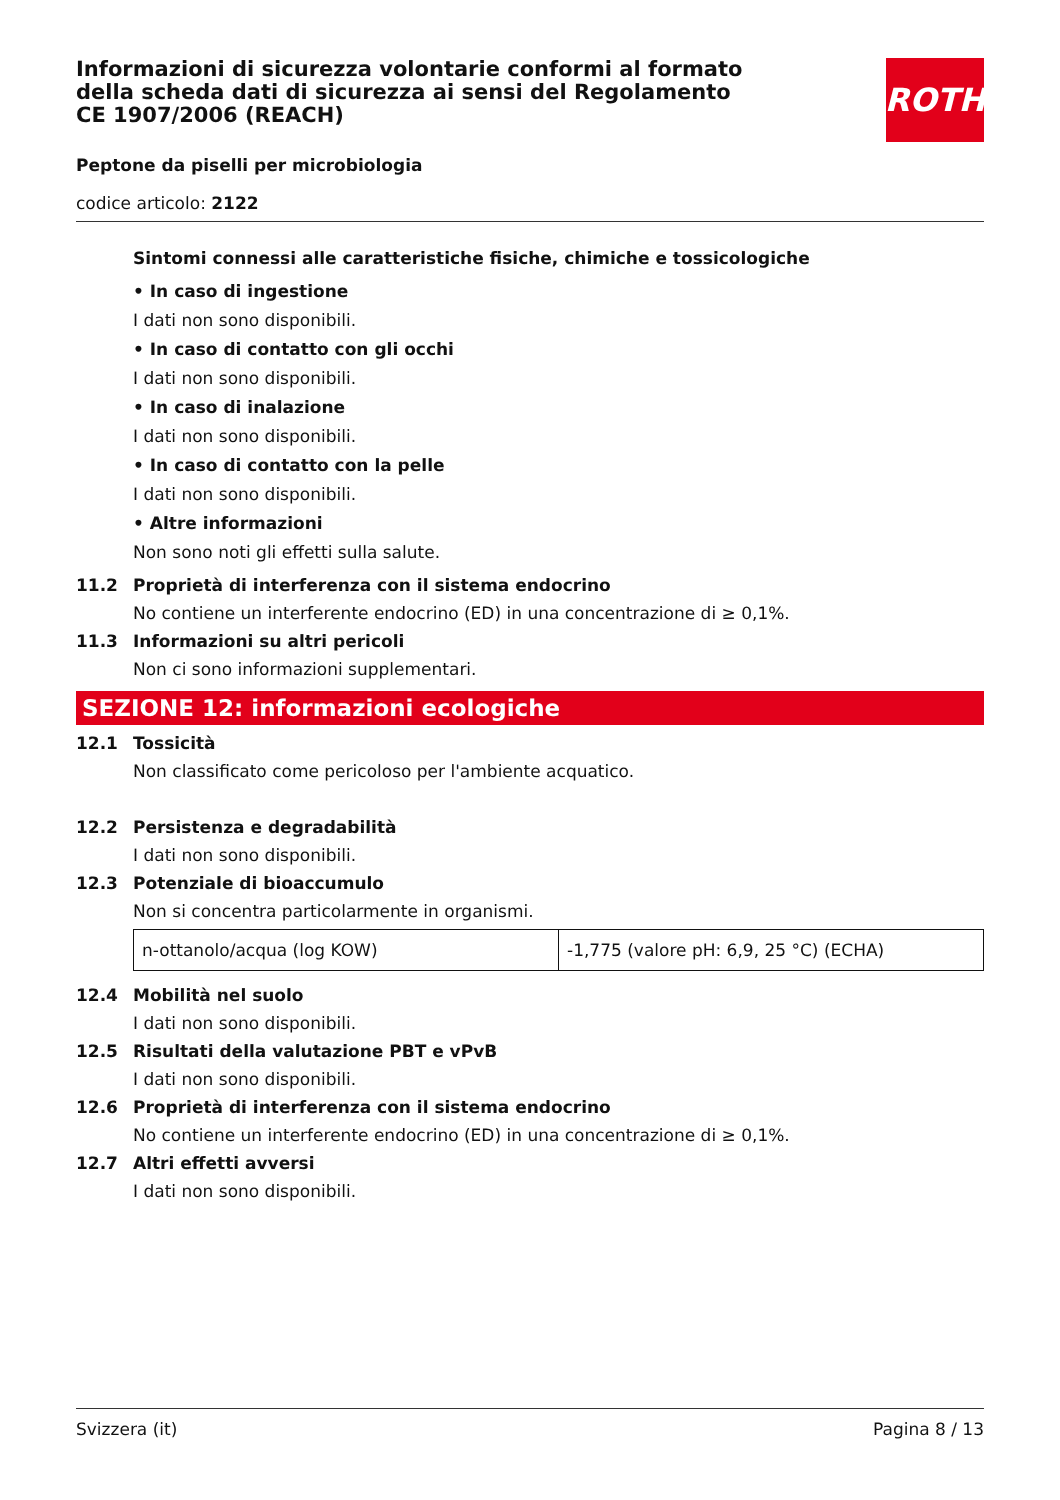ROTH
Informazioni di sicurezza volontarie conformi al formato della scheda dati di sicurezza ai sensi del Regolamento CE 1907/2006 (REACH)
Peptone da piselli per microbiologia
codice articolo: 2122
Sintomi connessi alle caratteristiche fisiche, chimiche e tossicologiche
• In caso di ingestione
I dati non sono disponibili.
• In caso di contatto con gli occhi
I dati non sono disponibili.
• In caso di inalazione
I dati non sono disponibili.
• In caso di contatto con la pelle
I dati non sono disponibili.
• Altre informazioni
Non sono noti gli effetti sulla salute.
11.2 Proprietà di interferenza con il sistema endocrino
No contiene un interferente endocrino (ED) in una concentrazione di ≥ 0,1%.
11.3 Informazioni su altri pericoli
Non ci sono informazioni supplementari.
SEZIONE 12: informazioni ecologiche
12.1 Tossicità
Non classificato come pericoloso per l'ambiente acquatico.
12.2 Persistenza e degradabilità
I dati non sono disponibili.
12.3 Potenziale di bioaccumulo
Non si concentra particolarmente in organismi.
| n-ottanolo/acqua (log KOW) | -1,775 (valore pH: 6,9, 25 °C) (ECHA) |
12.4 Mobilità nel suolo
I dati non sono disponibili.
12.5 Risultati della valutazione PBT e vPvB
I dati non sono disponibili.
12.6 Proprietà di interferenza con il sistema endocrino
No contiene un interferente endocrino (ED) in una concentrazione di ≥ 0,1%.
12.7 Altri effetti avversi
I dati non sono disponibili.
Svizzera (it) Pagina 8 / 13